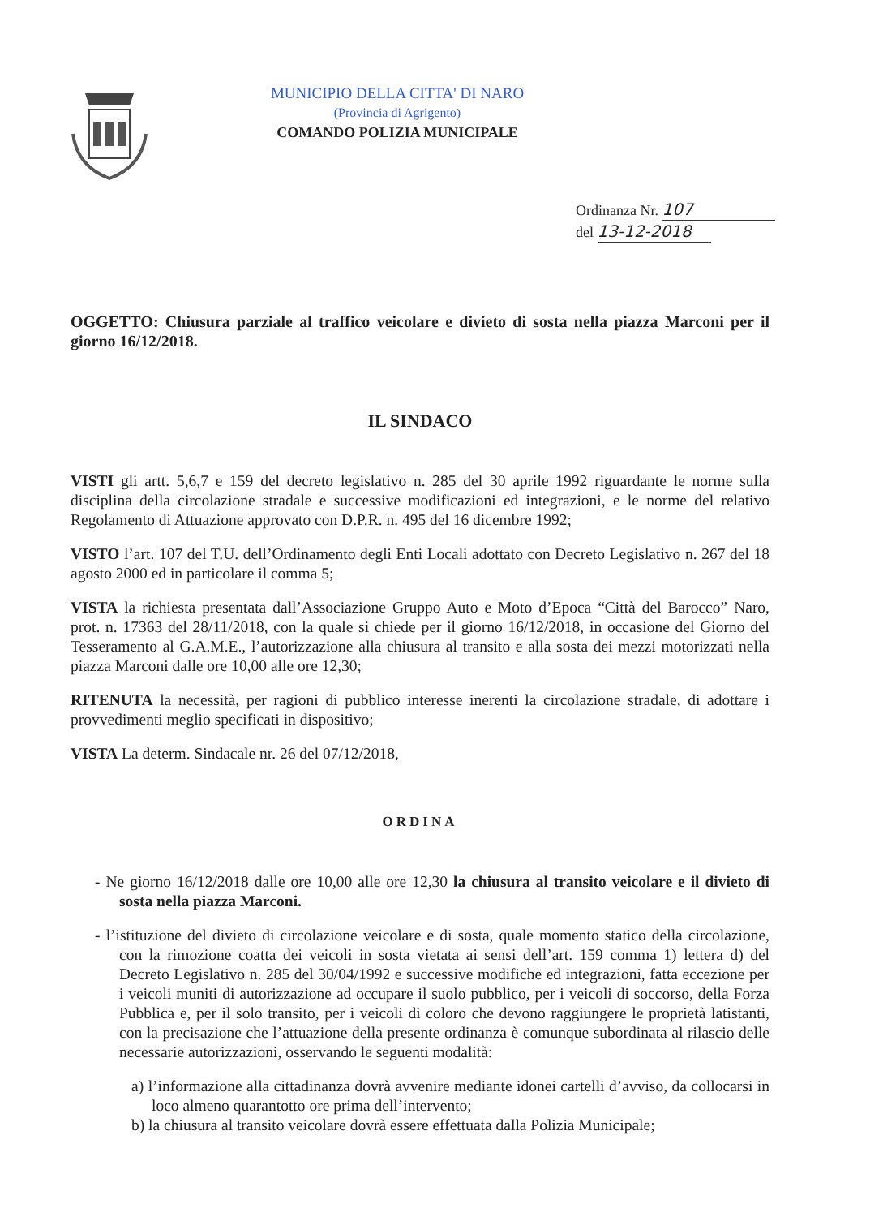MUNICIPIO DELLA CITTA' DI NARO
(Provincia di Agrigento)
COMANDO POLIZIA MUNICIPALE
Ordinanza Nr. 107
del 13-12-2018
OGGETTO: Chiusura parziale al traffico veicolare e divieto di sosta nella piazza Marconi per il giorno 16/12/2018.
IL SINDACO
VISTI gli artt. 5,6,7 e 159 del decreto legislativo n. 285 del 30 aprile 1992 riguardante le norme sulla disciplina della circolazione stradale e successive modificazioni ed integrazioni, e le norme del relativo Regolamento di Attuazione approvato con D.P.R. n. 495 del 16 dicembre 1992;
VISTO l’art. 107 del T.U. dell’Ordinamento degli Enti Locali adottato con Decreto Legislativo n. 267 del 18 agosto 2000 ed in particolare il comma 5;
VISTA la richiesta presentata dall’Associazione Gruppo Auto e Moto d’Epoca “Città del Barocco” Naro, prot. n. 17363 del 28/11/2018, con la quale si chiede per il giorno 16/12/2018, in occasione del Giorno del Tesseramento al G.A.M.E., l’autorizzazione alla chiusura al transito e alla sosta dei mezzi motorizzati nella piazza Marconi dalle ore 10,00 alle ore 12,30;
RITENUTA la necessità, per ragioni di pubblico interesse inerenti la circolazione stradale, di adottare i provvedimenti meglio specificati in dispositivo;
VISTA La determ. Sindacale nr. 26 del 07/12/2018,
ORDINA
- Ne giorno 16/12/2018 dalle ore 10,00 alle ore 12,30 la chiusura al transito veicolare e il divieto di sosta nella piazza Marconi.
- l’istituzione del divieto di circolazione veicolare e di sosta, quale momento statico della circolazione, con la rimozione coatta dei veicoli in sosta vietata ai sensi dell’art. 159 comma 1) lettera d) del Decreto Legislativo n. 285 del 30/04/1992 e successive modifiche ed integrazioni, fatta eccezione per i veicoli muniti di autorizzazione ad occupare il suolo pubblico, per i veicoli di soccorso, della Forza Pubblica e, per il solo transito, per i veicoli di coloro che devono raggiungere le proprietà latistanti, con la precisazione che l’attuazione della presente ordinanza è comunque subordinata al rilascio delle necessarie autorizzazioni, osservando le seguenti modalità:
a) l’informazione alla cittadinanza dovrà avvenire mediante idonei cartelli d’avviso, da collocarsi in loco almeno quarantotto ore prima dell’intervento;
b) la chiusura al transito veicolare dovrà essere effettuata dalla Polizia Municipale;